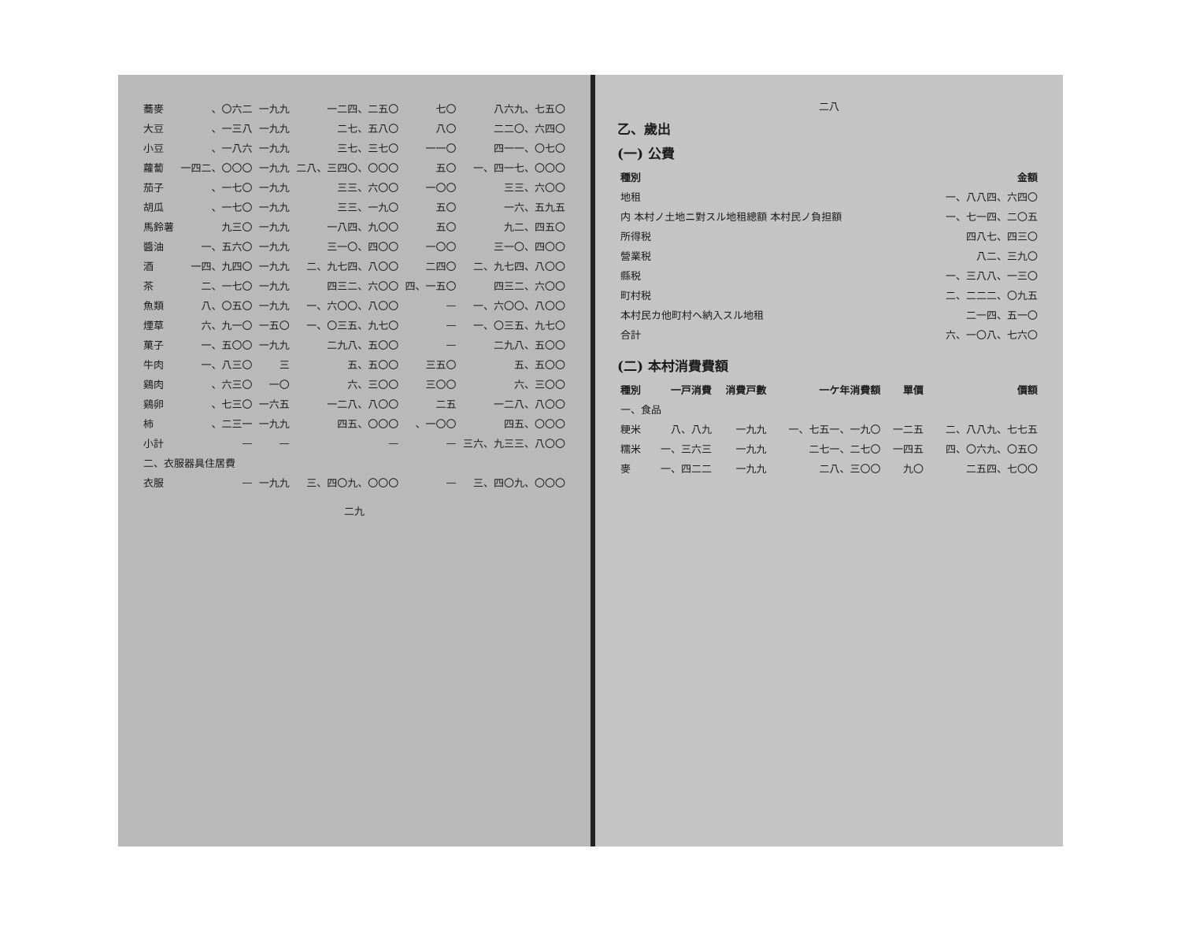二八
乙、歲出
(一) 公費
| 種別 | 金額 |
| --- | --- |
| 地租 | 一、八八四、六四〇 |
| 内 本村ノ土地ニ對スル地租總額 本村民ノ負担額 | 一、七一四、二〇五 |
| 所得税 | 四八七、四三〇 |
| 營業税 | 八二、三九〇 |
| 縣税 | 一、三八八、一三〇 |
| 町村税 | 二、二二二、〇九五 |
| 本村民カ他町村ヘ納入スル地租 | 二一四、五一〇 |
| 合計 | 六、一〇八、七六〇 |
(二) 本村消費費額
| 種別 | 一戸消費 | 消費戸數 | 一ケ年消費額 | 單價 | 價額 |
| --- | --- | --- | --- | --- | --- |
| 一、食品 | | | | | |
| 粳米 | 八、八九 | 一九九 | 一、七五一、一九〇 | 一二五 | 二、八八九、七七五 |
| 糯米 | 一、三六三 | 一九九 | 二七一、二七〇 | 一四五 | 四、〇六九、〇五〇 |
| 麥 | 一、四二二 | 一九九 | 二八、三〇〇 | 九〇 | 二五四、七〇〇 |
| 蕎麥 | 、〇六二 | 一九九 | 一二四、二五〇 | 七〇 | 八六九、七五〇 |
| 大豆 | 、一三八 | 一九九 | 二七、五八〇 | 八〇 | 二二〇、六四〇 |
| 小豆 | 、一八六 | 一九九 | 三七、三七〇 | 一一〇 | 四一一、〇七〇 |
| 蘿蔔 | 一四二、〇〇〇 | 一九九 | 二八、三四〇、〇〇〇 | 五〇 | 一、四一七、〇〇〇 |
| 茄子 | 、一七〇 | 一九九 | 三三、六〇〇 | 一〇〇 | 三三、六〇〇 |
| 胡瓜 | 、一七〇 | 一九九 | 三三、一九〇 | 五〇 | 一六、五九五 |
| 馬鈴薯 | 九三〇 | 一九九 | 一八四、九〇〇 | 五〇 | 九二、四五〇 |
| 醬油 | 一、五六〇 | 一九九 | 三一〇、四〇〇 | 一〇〇 | 三一〇、四〇〇 |
| 酒 | 一四、九四〇 | 一九九 | 二、九七四、八〇〇 | 二四〇 | 二、九七四、八〇〇 |
| 茶 | 二、一七〇 | 一九九 | 四三二、六〇〇 | 四、一五〇 | 四三二、六〇〇 |
| 魚類 | 八、〇五〇 | 一九九 | 一、六〇〇、八〇〇 | — | 一、六〇〇、八〇〇 |
| 煙草 | 六、九一〇 | 一五〇 | 一、〇三五、九七〇 | — | 一、〇三五、九七〇 |
| 菓子 | 一、五〇〇 | 一九九 | 二九八、五〇〇 | — | 二九八、五〇〇 |
| 牛肉 | 一、八三〇 | 三 | 五、五〇〇 | 三五〇 | 五、五〇〇 |
| 鷄肉 | 、六三〇 | 一〇 | 六、三〇〇 | 三〇〇 | 六、三〇〇 |
| 鷄卵 | 、七三〇 | 一六五 | 一二八、八〇〇 | 二五 | 一二八、八〇〇 |
| 柿 | 、二三一 | 一九九 | 四五、〇〇〇 | 、一〇〇 | 四五、〇〇〇 |
| 小計 | — | — | — | — | 三六、九三三、八〇〇 |
| 二、衣服器具住居費 | | | | | |
| 衣服 | — | 一九九 | 三、四〇九、〇〇〇 | — | 三、四〇九、〇〇〇 |
二九